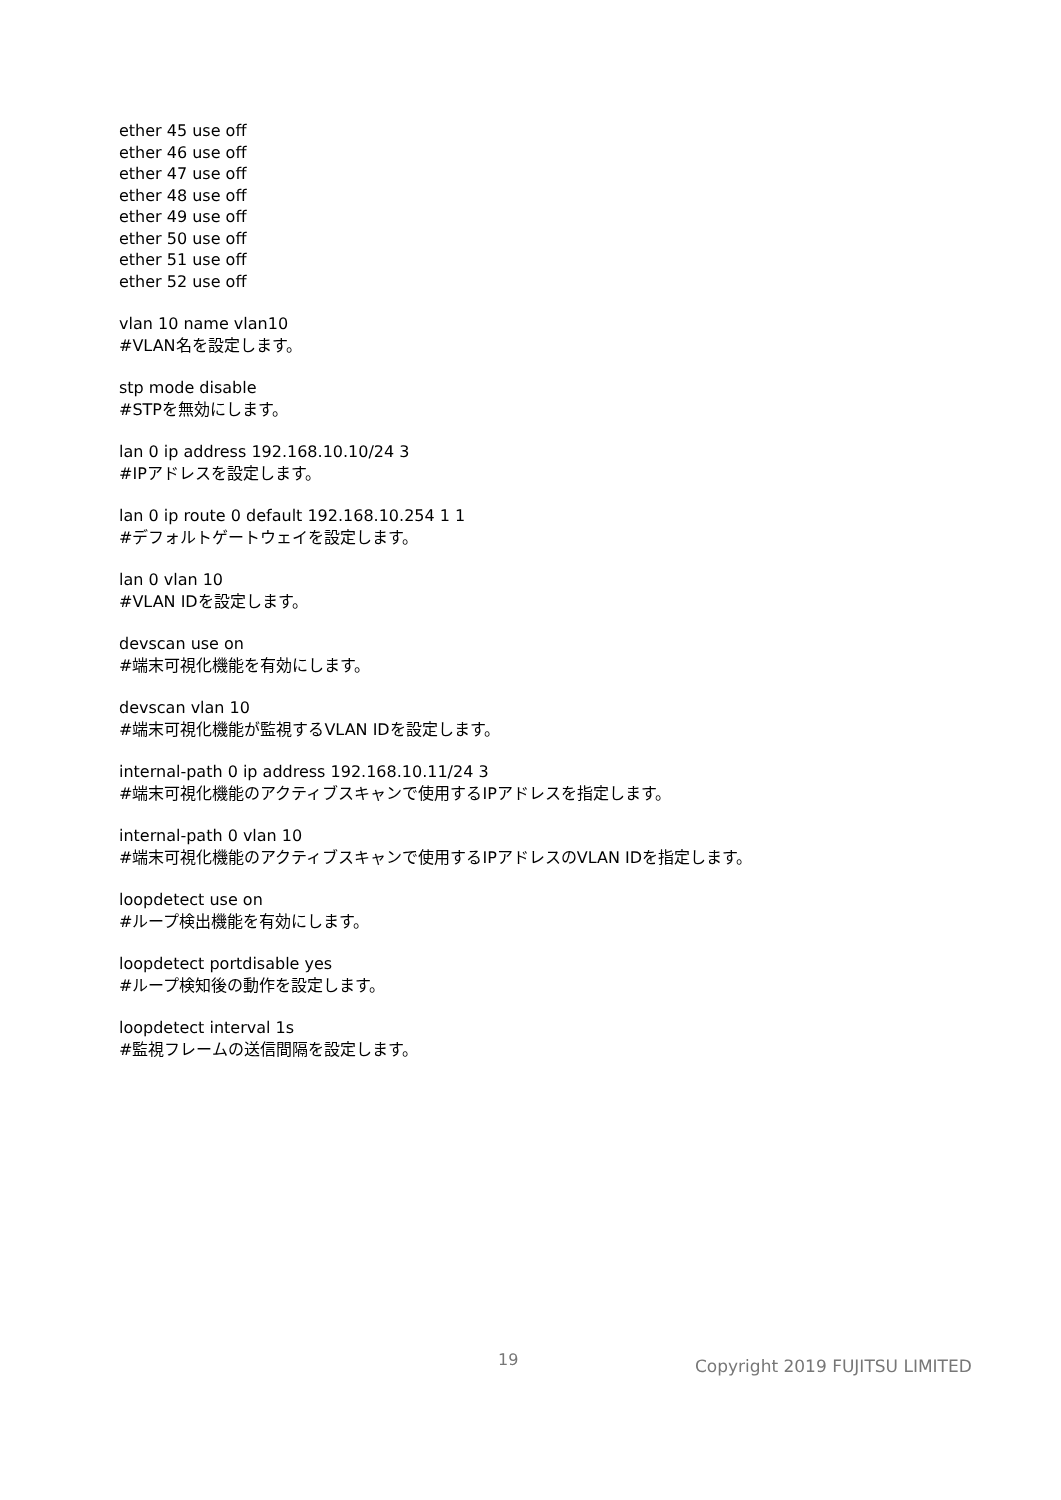ether 45 use off
ether 46 use off
ether 47 use off
ether 48 use off
ether 49 use off
ether 50 use off
ether 51 use off
ether 52 use off
vlan 10 name vlan10
#VLAN名を設定します。
stp mode disable
#STPを無効にします。
lan 0 ip address 192.168.10.10/24 3
#IPアドレスを設定します。
lan 0 ip route 0 default 192.168.10.254 1 1
#デフォルトゲートウェイを設定します。
lan 0 vlan 10
#VLAN IDを設定します。
devscan use on
#端末可視化機能を有効にします。
devscan vlan 10
#端末可視化機能が監視するVLAN IDを設定します。
internal-path 0 ip address 192.168.10.11/24 3
#端末可視化機能のアクティブスキャンで使用するIPアドレスを指定します。
internal-path 0 vlan 10
#端末可視化機能のアクティブスキャンで使用するIPアドレスのVLAN IDを指定します。
loopdetect use on
#ループ検出機能を有効にします。
loopdetect portdisable yes
#ループ検知後の動作を設定します。
loopdetect interval 1s
#監視フレームの送信間隔を設定します。
19 Copyright 2019 FUJITSU LIMITED